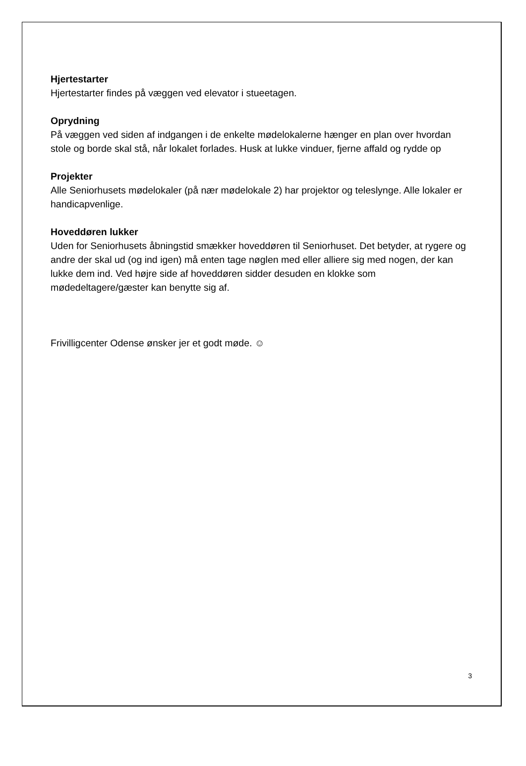Hjertestarter
Hjertestarter findes på væggen ved elevator i stueetagen.
Oprydning
På væggen ved siden af indgangen i de enkelte mødelokalerne hænger en plan over hvordan stole og borde skal stå, når lokalet forlades. Husk at lukke vinduer, fjerne affald og rydde op
Projekter
Alle Seniorhusets mødelokaler (på nær mødelokale 2) har projektor og teleslynge. Alle lokaler er handicapvenlige.
Hoveddøren lukker
Uden for Seniorhusets åbningstid smækker hoveddøren til Seniorhuset. Det betyder, at rygere og andre der skal ud (og ind igen) må enten tage nøglen med eller alliere sig med nogen, der kan lukke dem ind. Ved højre side af hoveddøren sidder desuden en klokke som mødedeltagere/gæster kan benytte sig af.
Frivilligcenter Odense ønsker jer et godt møde. ☺
3